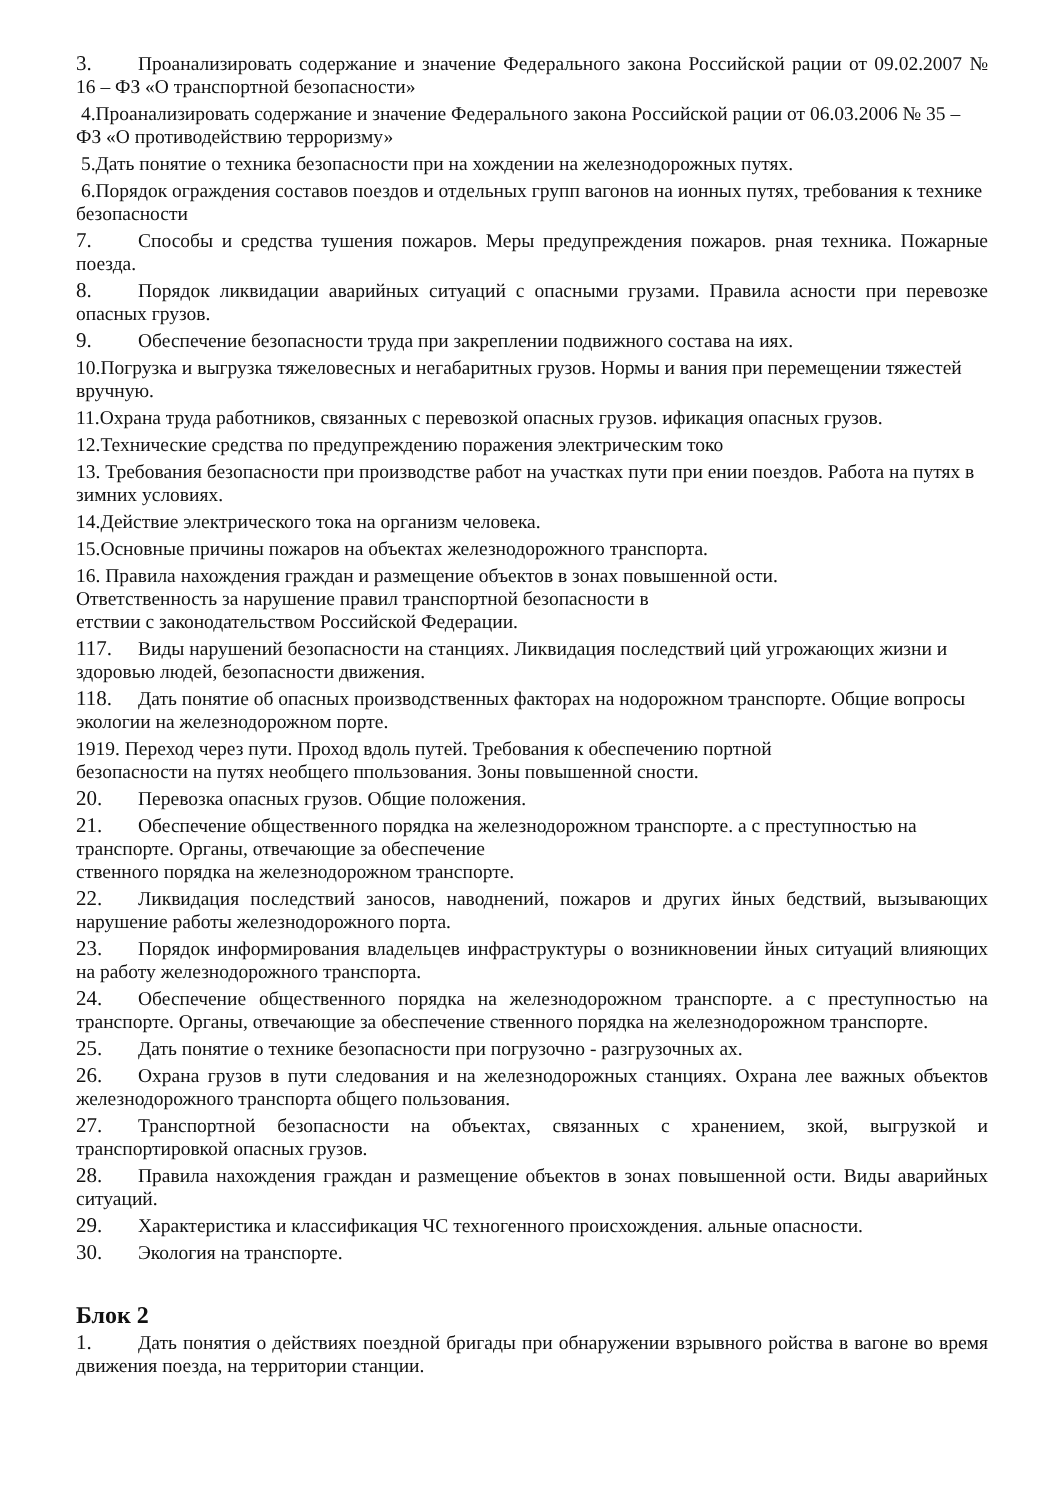3. Проанализировать содержание и значение Федерального закона Российской рации от 09.02.2007 № 16 – ФЗ «О транспортной безопасности»
4.Проанализировать содержание и значение Федерального закона Российской рации от 06.03.2006 № 35 – ФЗ «О противодействию терроризму»
5.Дать понятие о техника безопасности при на хождении на железнодорожных путях.
6.Порядок ограждения составов поездов и отдельных групп вагонов на ионных путях, требования к технике безопасности
7. Способы и средства тушения пожаров. Меры предупреждения пожаров. рная техника. Пожарные поезда.
8. Порядок ликвидации аварийных ситуаций с опасными грузами. Правила асности при перевозке опасных грузов.
9. Обеспечение безопасности труда при закреплении подвижного состава на иях.
10.Погрузка и выгрузка тяжеловесных и негабаритных грузов. Нормы и вания при перемещении тяжестей вручную.
11.Охрана труда работников, связанных с перевозкой опасных грузов. ификация опасных грузов.
12.Технические средства по предупреждению поражения электрическим токо
13. Требования безопасности при производстве работ на участках пути при ении поездов. Работа на путях в зимних условиях.
14.Действие электрического тока на организм человека.
15.Основные причины пожаров на объектах железнодорожного транспорта.
16. Правила нахождения граждан и размещение объектов в зонах повышенной ости.
Ответственность за нарушение правил транспортной безопасности в
етствии с законодательством Российской Федерации.
117. Виды нарушений безопасности на станциях. Ликвидация последствий ций угрожающих жизни и здоровью людей, безопасности движения.
118. Дать понятие об опасных производственных факторах на нодорожном транспорте. Общие вопросы экологии на железнодорожном порте.
1919. Переход через пути. Проход вдоль путей. Требования к обеспечению портной
безопасности на путях необщего ппользования. Зоны повышенной сности.
20. Перевозка опасных грузов. Общие положения.
21. Обеспечение общественного порядка на железнодорожном транспорте. а с преступностью на транспорте. Органы, отвечающие за обеспечение
ственного порядка на железнодорожном транспорте.
22. Ликвидация последствий заносов, наводнений, пожаров и других йных бедствий, вызывающих нарушение работы железнодорожного порта.
23. Порядок информирования владельцев инфраструктуры о возникновении йных ситуаций влияющих на работу железнодорожного транспорта.
24. Обеспечение общественного порядка на железнодорожном транспорте. а с преступностью на транспорте. Органы, отвечающие за обеспечение ственного порядка на железнодорожном транспорте.
25. Дать понятие о технике безопасности при погрузочно - разгрузочных ах.
26. Охрана грузов в пути следования и на железнодорожных станциях. Охрана лее важных объектов железнодорожного транспорта общего пользования.
27. Транспортной безопасности на объектах, связанных с хранением, зкой, выгрузкой и транспортировкой опасных грузов.
28. Правила нахождения граждан и размещение объектов в зонах повышенной ости. Виды аварийных ситуаций.
29. Характеристика и классификация ЧС техногенного происхождения. альные опасности.
30. Экология на транспорте.
Блок 2
1. Дать понятия о действиях поездной бригады при обнаружении взрывного ройства в вагоне во время движения поезда, на территории станции.